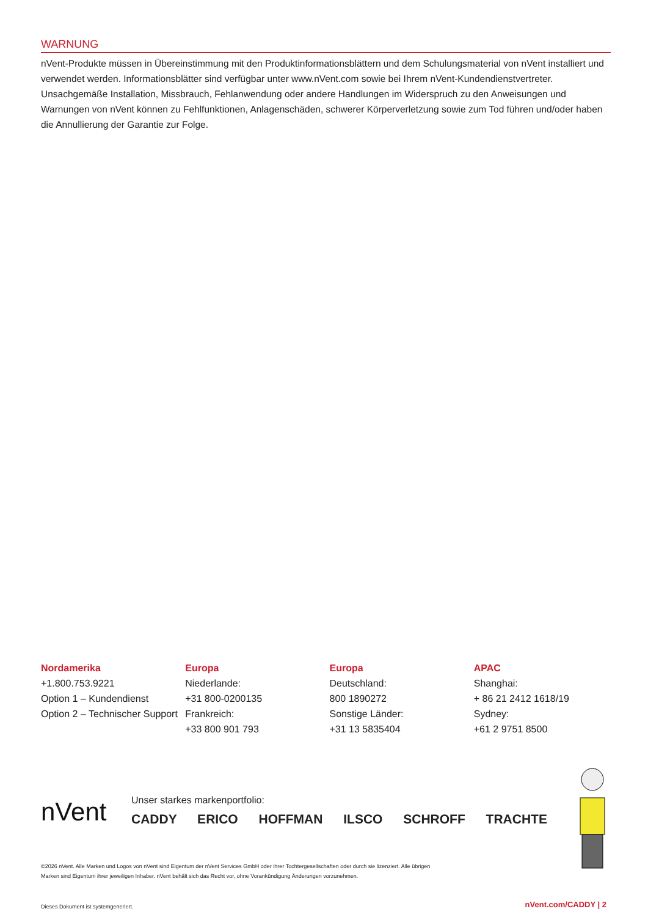WARNUNG
nVent-Produkte müssen in Übereinstimmung mit den Produktinformationsblättern und dem Schulungsmaterial von nVent installiert und verwendet werden. Informationsblätter sind verfügbar unter www.nVent.com sowie bei Ihrem nVent-Kundendienstvertreter. Unsachgemäße Installation, Missbrauch, Fehlanwendung oder andere Handlungen im Widerspruch zu den Anweisungen und Warnungen von nVent können zu Fehlfunktionen, Anlagenschäden, schwerer Körperverletzung sowie zum Tod führen und/oder haben die Annullierung der Garantie zur Folge.
Nordamerika
+1.800.753.9221
Option 1 – Kundendienst
Option 2 – Technischer Support
Europa
Niederlande:
+31 800-0200135
Frankreich:
+33 800 901 793
Europa
Deutschland:
800 1890272
Sonstige Länder:
+31 13 5835404
APAC
Shanghai:
+ 86 21 2412 1618/19
Sydney:
+61 2 9751 8500
nVent
Unser starkes markenportfolio:
CADDY ERICO HOFFMAN ILSCO SCHROFF TRACHTE
©2026 nVent. Alle Marken und Logos von nVent sind Eigentum der nVent Services GmbH oder ihrer Tochtergesellschaften oder durch sie lizenziert. Alle übrigen Marken sind Eigentum ihrer jeweiligen Inhaber. nVent behält sich das Recht vor, ohne Vorankündigung Änderungen vorzunehmen.
Dieses Dokument ist systemgeneriert.
nVent.com/CADDY | 2